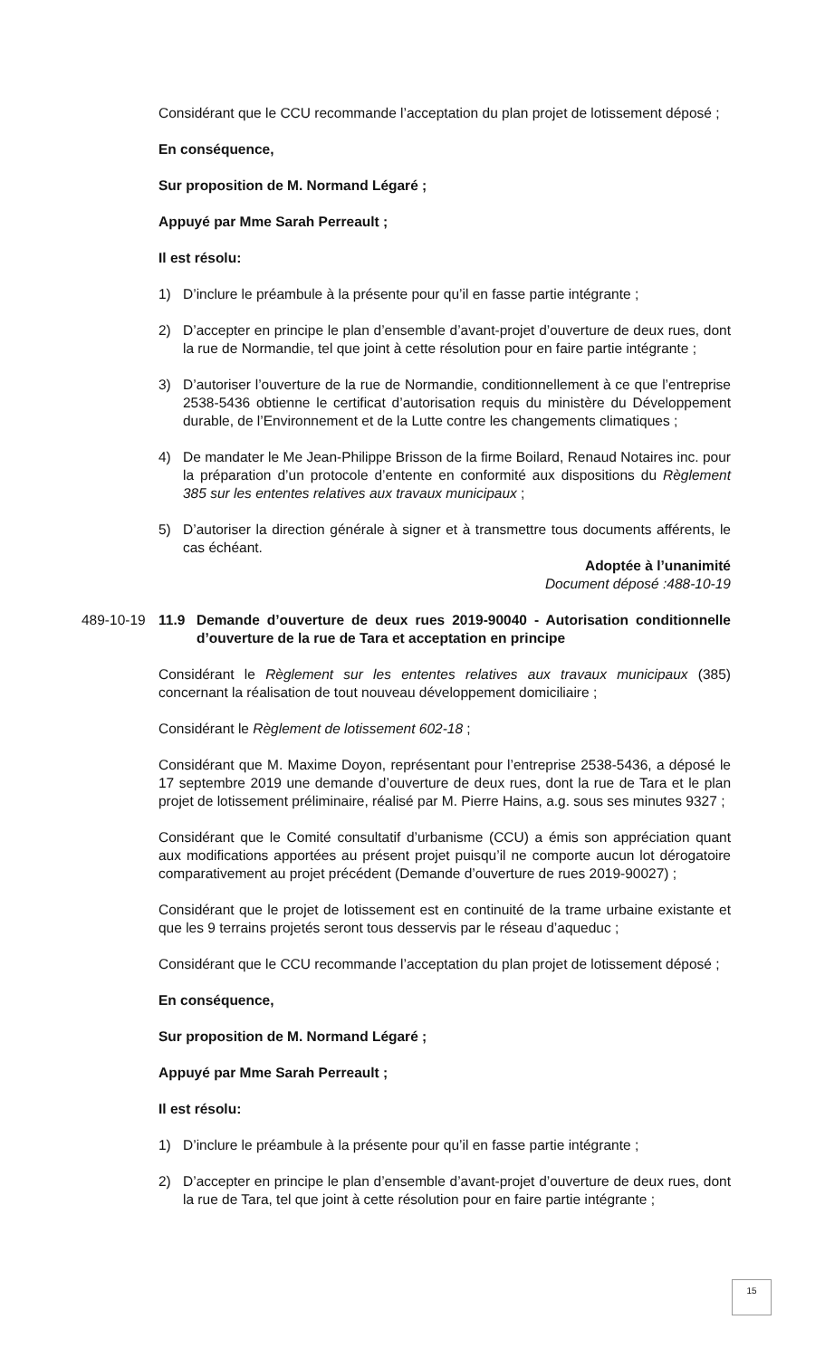Considérant que le CCU recommande l’acceptation du plan projet de lotissement déposé ;
En conséquence,
Sur proposition de M. Normand Légaré ;
Appuyé par Mme Sarah Perreault ;
Il est résolu:
1) D’inclure le préambule à la présente pour qu’il en fasse partie intégrante ;
2) D’accepter en principe le plan d’ensemble d’avant-projet d’ouverture de deux rues, dont la rue de Normandie, tel que joint à cette résolution pour en faire partie intégrante ;
3) D’autoriser l’ouverture de la rue de Normandie, conditionnellement à ce que l’entreprise 2538-5436 obtienne le certificat d’autorisation requis du ministère du Développement durable, de l’Environnement et de la Lutte contre les changements climatiques ;
4) De mandater le Me Jean-Philippe Brisson de la firme Boilard, Renaud Notaires inc. pour la préparation d’un protocole d’entente en conformité aux dispositions du Règlement 385 sur les ententes relatives aux travaux municipaux ;
5) D’autoriser la direction générale à signer et à transmettre tous documents afférents, le cas échéant.
Adoptée à l’unanimité
Document déposé :488-10-19
489-10-19 11.9 Demande d’ouverture de deux rues 2019-90040 - Autorisation conditionnelle d’ouverture de la rue de Tara et acceptation en principe
Considérant le Règlement sur les ententes relatives aux travaux municipaux (385) concernant la réalisation de tout nouveau développement domiciliaire ;
Considérant le Règlement de lotissement 602-18 ;
Considérant que M. Maxime Doyon, représentant pour l’entreprise 2538-5436, a déposé le 17 septembre 2019 une demande d’ouverture de deux rues, dont la rue de Tara et le plan projet de lotissement préliminaire, réalisé par M. Pierre Hains, a.g. sous ses minutes 9327 ;
Considérant que le Comité consultatif d’urbanisme (CCU) a émis son appréciation quant aux modifications apportées au présent projet puisqu’il ne comporte aucun lot dérogatoire comparativement au projet précédent (Demande d’ouverture de rues 2019-90027) ;
Considérant que le projet de lotissement est en continuité de la trame urbaine existante et que les 9 terrains projetés seront tous desservis par le réseau d’aqueduc ;
Considérant que le CCU recommande l’acceptation du plan projet de lotissement déposé ;
En conséquence,
Sur proposition de M. Normand Légaré ;
Appuyé par Mme Sarah Perreault ;
Il est résolu:
1) D’inclure le préambule à la présente pour qu’il en fasse partie intégrante ;
2) D’accepter en principe le plan d’ensemble d’avant-projet d’ouverture de deux rues, dont la rue de Tara, tel que joint à cette résolution pour en faire partie intégrante ;
15